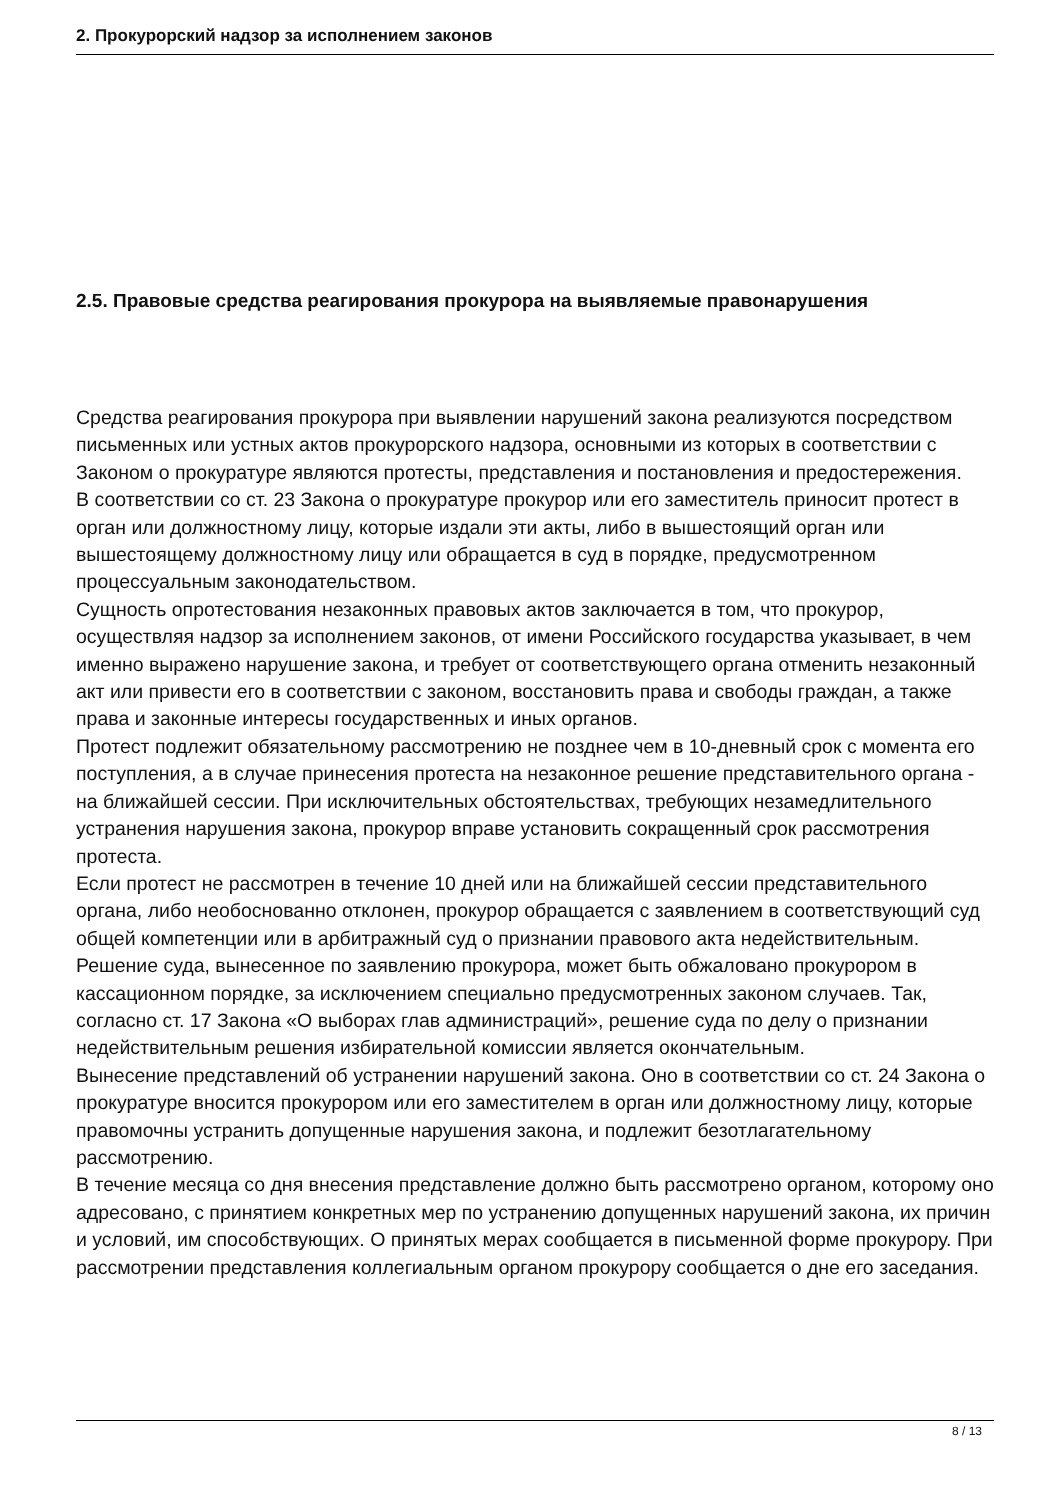2. Прокурорский надзор за исполнением законов
2.5. Правовые средства реагирования прокурора на выявляемые правонарушения
Средства реагирования прокурора при выявлении нарушений закона реализуются посредством письменных или устных актов прокурорского надзора, основными из которых в соответствии с Законом о прокуратуре являются протесты, представления и постановления и предостережения.
В соответствии со ст. 23 Закона о прокуратуре прокурор или его заместитель приносит протест в орган или должностному лицу, которые издали эти акты, либо в вышестоящий орган или вышестоящему должностному лицу или обращается в суд в порядке, предусмотренном процессуальным законодательством.
Сущность опротестования незаконных правовых актов заключается в том, что прокурор, осуществляя надзор за исполнением законов, от имени Российского государства указывает, в чем именно выражено нарушение закона, и требует от соответствующего органа отменить незаконный акт или привести его в соответствии с законом, восстановить права и свободы граждан, а также права и законные интересы государственных и иных органов.
Протест подлежит обязательному рассмотрению не позднее чем в 10-дневный срок с момента его поступления, а в случае принесения протеста на незаконное решение представительного органа - на ближайшей сессии. При исключительных обстоятельствах, требующих незамедлительного устранения нарушения закона, прокурор вправе установить сокращенный срок рассмотрения протеста.
Если протест не рассмотрен в течение 10 дней или на ближайшей сессии представительного органа, либо необоснованно отклонен, прокурор обращается с заявлением в соответствующий суд общей компетенции или в арбитражный суд о признании правового акта недействительным. Решение суда, вынесенное по заявлению прокурора, может быть обжаловано прокурором в кассационном порядке, за исключением специально предусмотренных законом случаев. Так, согласно ст. 17 Закона «О выборах глав администраций», решение суда по делу о признании недействительным решения избирательной комиссии является окончательным.
Вынесение представлений об устранении нарушений закона. Оно в соответствии со ст. 24 Закона о прокуратуре вносится прокурором или его заместителем в орган или должностному лицу, которые правомочны устранить допущенные нарушения закона, и подлежит безотлагательному рассмотрению.
В течение месяца со дня внесения представление должно быть рассмотрено органом, которому оно адресовано, с принятием конкретных мер по устранению допущенных нарушений закона, их причин и условий, им способствующих. О принятых мерах сообщается в письменной форме прокурору. При рассмотрении представления коллегиальным органом прокурору сообщается о дне его заседания.
8 / 13